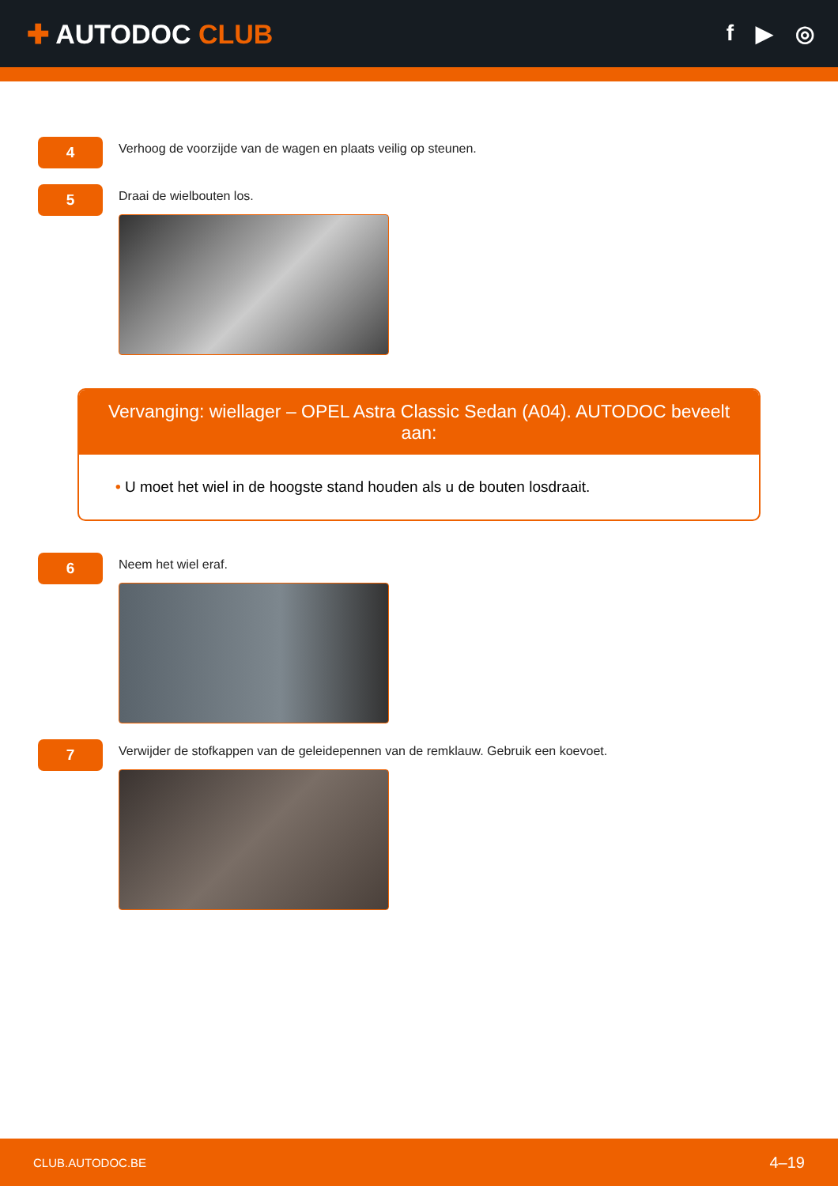✚ AUTODOC CLUB
f ▶ ◎
4
Verhoog de voorzijde van de wagen en plaats veilig op steunen.
5
Draai de wielbouten los.
Vervanging: wiellager – OPEL Astra Classic Sedan (A04). AUTODOC beveelt aan:
• U moet het wiel in de hoogste stand houden als u de bouten losdraait.
6
Neem het wiel eraf.
7
Verwijder de stofkappen van de geleidepennen van de remklauw. Gebruik een koevoet.
CLUB.AUTODOC.BE 4–19